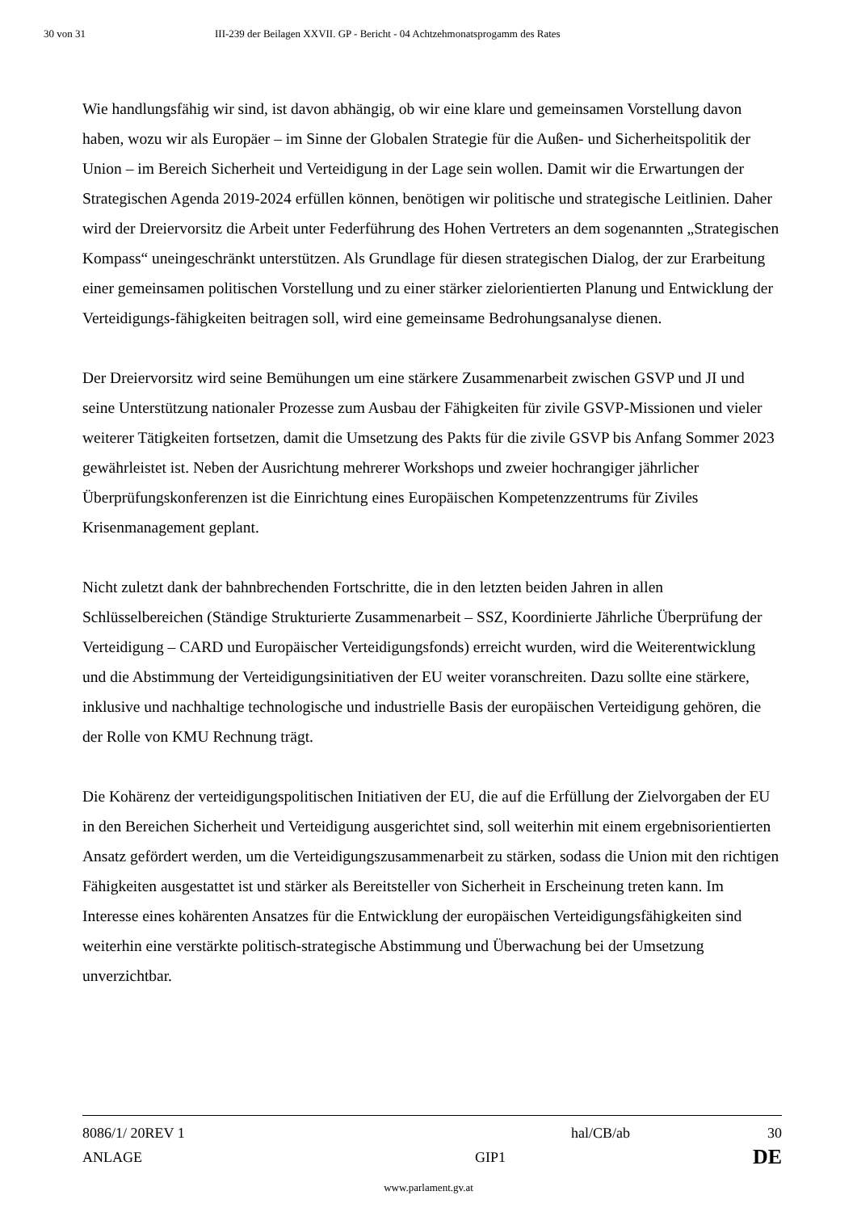30 von 31 III-239 der Beilagen XXVII. GP - Bericht - 04 Achtzehmonatsprogamm des Rates
Wie handlungsfähig wir sind, ist davon abhängig, ob wir eine klare und gemeinsamen Vorstellung davon haben, wozu wir als Europäer – im Sinne der Globalen Strategie für die Außen- und Sicherheitspolitik der Union – im Bereich Sicherheit und Verteidigung in der Lage sein wollen. Damit wir die Erwartungen der Strategischen Agenda 2019-2024 erfüllen können, benötigen wir politische und strategische Leitlinien. Daher wird der Dreiervorsitz die Arbeit unter Federführung des Hohen Vertreters an dem sogenannten „Strategischen Kompass“ uneingeschränkt unterstützen. Als Grundlage für diesen strategischen Dialog, der zur Erarbeitung einer gemeinsamen politischen Vorstellung und zu einer stärker zielorientierten Planung und Entwicklung der Verteidigungs-fähigkeiten beitragen soll, wird eine gemeinsame Bedrohungsanalyse dienen.
Der Dreiervorsitz wird seine Bemühungen um eine stärkere Zusammenarbeit zwischen GSVP und JI und seine Unterstützung nationaler Prozesse zum Ausbau der Fähigkeiten für zivile GSVP-Missionen und vieler weiterer Tätigkeiten fortsetzen, damit die Umsetzung des Pakts für die zivile GSVP bis Anfang Sommer 2023 gewährleistet ist. Neben der Ausrichtung mehrerer Workshops und zweier hochrangiger jährlicher Überprüfungskonferenzen ist die Einrichtung eines Europäischen Kompetenzzentrums für Ziviles Krisenmanagement geplant.
Nicht zuletzt dank der bahnbrechenden Fortschritte, die in den letzten beiden Jahren in allen Schlüsselbereichen (Ständige Strukturierte Zusammenarbeit – SSZ, Koordinierte Jährliche Überprüfung der Verteidigung – CARD und Europäischer Verteidigungsfonds) erreicht wurden, wird die Weiterentwicklung und die Abstimmung der Verteidigungsinitiativen der EU weiter voranschreiten. Dazu sollte eine stärkere, inklusive und nachhaltige technologische und industrielle Basis der europäischen Verteidigung gehören, die der Rolle von KMU Rechnung trägt.
Die Kohärenz der verteidigungspolitischen Initiativen der EU, die auf die Erfüllung der Zielvorgaben der EU in den Bereichen Sicherheit und Verteidigung ausgerichtet sind, soll weiterhin mit einem ergebnisorientierten Ansatz gefördert werden, um die Verteidigungszusammenarbeit zu stärken, sodass die Union mit den richtigen Fähigkeiten ausgestattet ist und stärker als Bereitsteller von Sicherheit in Erscheinung treten kann. Im Interesse eines kohärenten Ansatzes für die Entwicklung der europäischen Verteidigungsfähigkeiten sind weiterhin eine verstärkte politisch-strategische Abstimmung und Überwachung bei der Umsetzung unverzichtbar.
8086/1/ 20REV 1 hal/CB/ab 30
ANLAGE GIP1 DE
www.parlament.gv.at